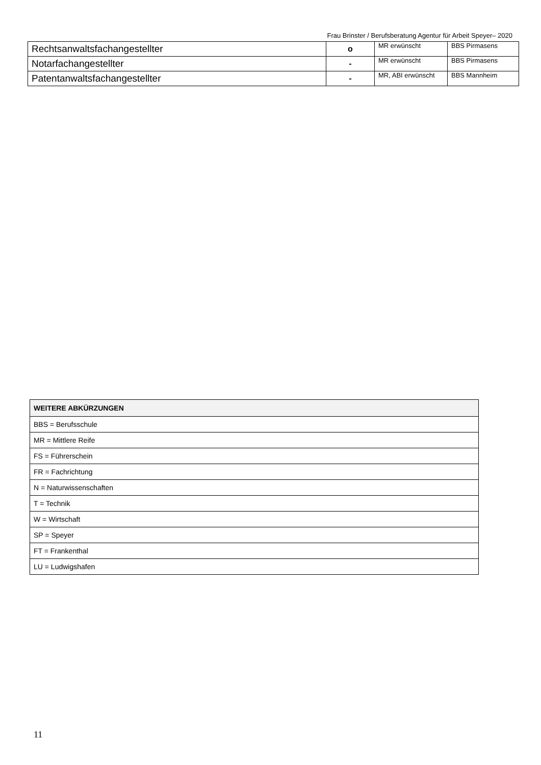Frau Brinster / Berufsberatung Agentur für Arbeit Speyer– 2020
| Rechtsanwaltsfachangestellter | o | MR erwünscht | BBS Pirmasens |
| Notarfachangestellter | - | MR erwünscht | BBS Pirmasens |
| Patentanwaltsfachangestellter | - | MR, ABI erwünscht | BBS Mannheim |
| WEITERE ABKÜRZUNGEN |
| --- |
| BBS = Berufsschule |
| MR = Mittlere Reife |
| FS = Führerschein |
| FR = Fachrichtung |
| N = Naturwissenschaften |
| T = Technik |
| W = Wirtschaft |
| SP = Speyer |
| FT = Frankenthal |
| LU = Ludwigshafen |
11